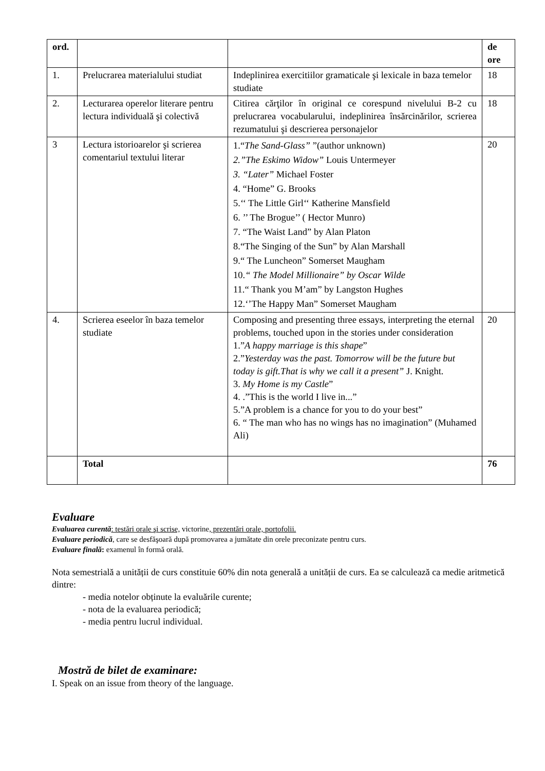| ord. | | | de ore |
| --- | --- | --- | --- |
| 1. | Prelucrarea materialului studiat | Indeplinirea exercitiilor gramaticale şi lexicale in baza temelor studiate | 18 |
| 2. | Lecturarea operelor literare pentru lectura individuală şi colectivă | Citirea cărţilor în original ce corespund nivelului B-2 cu prelucrarea vocabularului, indeplinirea însărcinărilor, scrierea rezumatului şi descrierea personajelor | 18 |
| 3 | Lectura istorioarelor şi scrierea comentariul textului literar | 1.“ The Sand-Glass” ”(author unknown) 2.”The Eskimo Widow” Louis Untermeyer 3. “Later” Michael Foster 4. “Home” G. Brooks 5.‘‘ The Little Girl‘‘ Katherine Mansfield 6. ’’ The Brogue’’ ( Hector Munro) 7. “The Waist Land” by Alan Platon 8.“The Singing of the Sun” by Alan Marshall 9.“ The Luncheon” Somerset Maugham 10. “ The Model Millionaire” by Oscar Wilde 11.“ Thank you M’am” by Langston Hughes 12.‘’The Happy Man” Somerset Maugham | 20 |
| 4. | Scrierea eseelor în baza temelor studiate | Composing and presenting three essays, interpreting the eternal problems, touched upon in the stories under consideration 1.” A happy marriage is this shape ” 2.” Yesterday was the past. Tomorrow will be the future but today is gift.That is why we call it a present” J. Knight. 3. My Home is my Castle ” 4. .”This is the world I live in...” 5.”A problem is a chance for you to do your best” 6. “ The man who has no wings has no imagination” (Muhamed Ali) | 20 |
| | Total | | 76 |
Evaluare
Evaluarea curentă: testări orale şi scrise, victorine, prezentări orale, portofolii.
Evaluare periodică, care se desfăşoară după promovarea a jumătate din orele preconizate pentru curs.
Evaluare finală: examenul în formă orală.
Nota semestrială a unității de curs constituie 60% din nota generală a unității de curs. Ea se calculează ca medie aritmetică dintre:
- media notelor obținute la evaluările curente;
- nota de la evaluarea periodică;
- media pentru lucrul individual.
Mostră de bilet de examinare:
I. Speak on an issue from theory of the language.